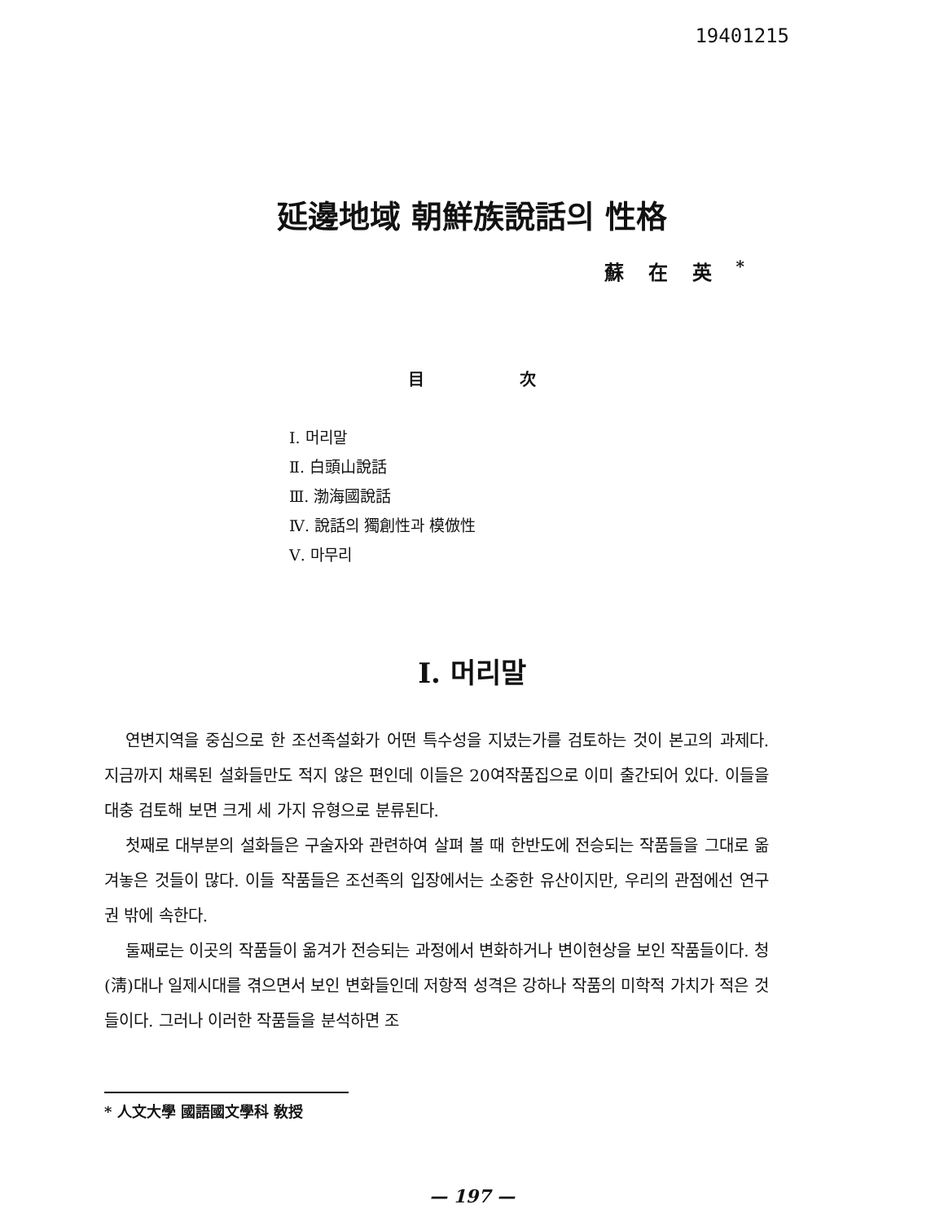19401215
延邊地域 朝鮮族說話의 性格
蘇在英<sup>*</sup>
目 次
Ⅰ. 머리말
Ⅱ. 白頭山說話
Ⅲ. 渤海國說話
Ⅳ. 說話의 獨創性과 模倣性
Ⅴ. 마무리
Ⅰ. 머리말
연변지역을 중심으로 한 조선족설화가 어떤 특수성을 지녔는가를 검토하는 것이 본고의 과제다. 지금까지 채록된 설화들만도 적지 않은 편인데 이들은 20여작품집으로 이미 출간되어 있다. 이들을 대충 검토해 보면 크게 세 가지 유형으로 분류된다.
첫째로 대부분의 설화들은 구술자와 관련하여 살펴 볼 때 한반도에 전승되는 작품들을 그대로 옮겨놓은 것들이 많다. 이들 작품들은 조선족의 입장에서는 소중한 유산이지만, 우리의 관점에선 연구권 밖에 속한다.
둘째로는 이곳의 작품들이 옮겨가 전승되는 과정에서 변화하거나 변이현상을 보인 작품들이다. 청(淸)대나 일제시대를 겪으면서 보인 변화들인데 저항적 성격은 강하나 작품의 미학적 가치가 적은 것들이다. 그러나 이러한 작품들을 분석하면 조
* 人文大學 國語國文學科 敎授
— 197 —